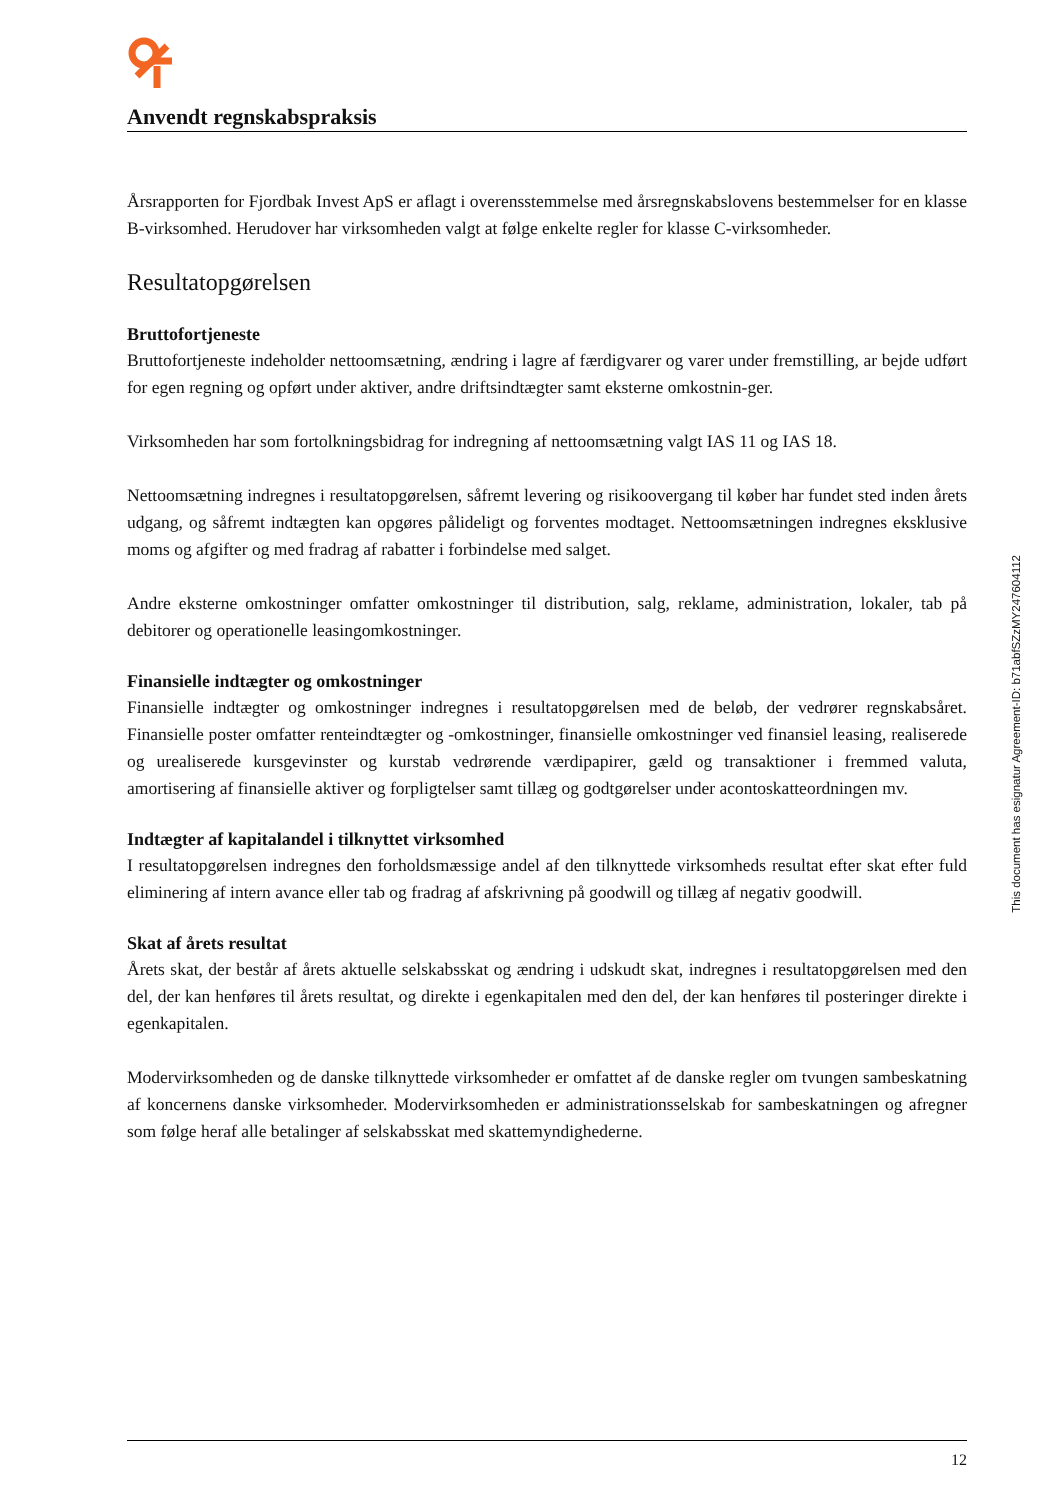Anvendt regnskabspraksis
Årsrapporten for Fjordbak Invest ApS er aflagt i overensstemmelse med årsregnskabslovens bestemmelser for en klasse B-virksomhed. Herudover har virksomheden valgt at følge enkelte regler for klasse C-virk­somheder.
Resultatopgørelsen
Bruttofortjeneste
Bruttofortjeneste indeholder nettoomsætning, ændring i lagre af færdigvarer og varer under fremstilling, ar bejde udført for egen regning og opført under aktiver, andre driftsindtægter samt eksterne omkostnin-ger.
Virksomheden har som fortolkningsbidrag for indregning af nettoomsætning valgt IAS 11 og IAS 18.
Nettoomsætning indregnes i resultatopgørelsen, såfremt levering og risikoovergang til køber har fundet sted inden årets udgang, og såfremt indtægten kan opgøres pålideligt og forventes modtaget. Nettoomsætningen indregnes eksklusive moms og afgifter og med fradrag af rabatter i forbindelse med salget.
Andre eksterne omkostninger omfatter omkostninger til distribution, salg, reklame, administration, lokaler, tab på debitorer og operationelle leasingomkostninger.
Finansielle indtægter og omkostninger
Finansielle indtægter og omkostninger indregnes i resultatopgørelsen med de beløb, der vedrører regnskabs­året. Finansielle poster omfatter renteindtægter og -omkostninger, finansielle omkostninger ved finansiel leasing, realiserede og urealiserede kursgevinster og kurstab vedrørende værdipapirer, gæld og transaktio­ner i fremmed valuta, amortisering af finansielle aktiver og forpligtelser samt tillæg og godtgørelser under acontoskatteordningen mv.
Indtægter af kapitalandel i tilknyttet virksomhed
I resultatopgørelsen indregnes den forholdsmæssige andel af den tilknyttede virksomheds resultat efter skat efter fuld eliminering af intern avance eller tab og fradrag af afskrivning på goodwill og tillæg af negativ goodwill.
Skat af årets resultat
Årets skat, der består af årets aktuelle selskabsskat og ændring i udskudt skat, indregnes i resultatopgørel­sen med den del, der kan henføres til årets resultat, og direkte i egenkapitalen med den del, der kan henføres til posteringer direkte i egenkapitalen.
Modervirksomheden og de danske tilknyttede virksomheder er omfattet af de danske regler om tvungen sambeskatning af koncernens danske virksomheder. Modervirksomheden er administrationsselskab for sambeskatningen og afregner som følge heraf alle betalinger af selskabsskat med skattemyndighederne.
This document has esignatur Agreement-ID: b71abfSZzMY247604112
12